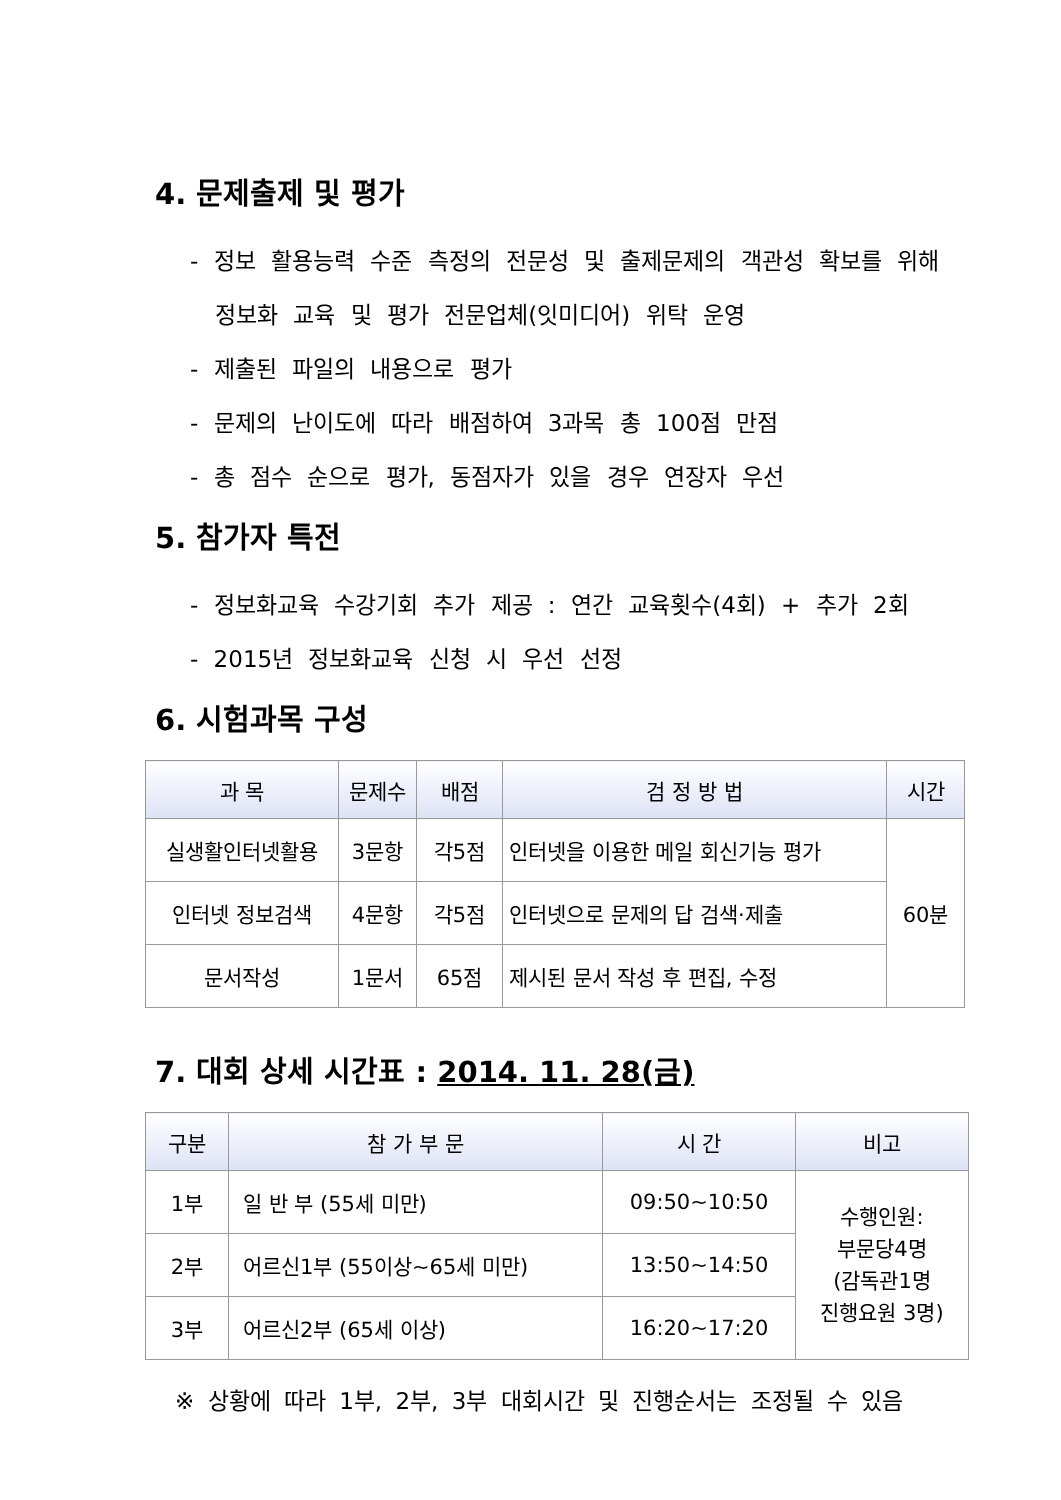4. 문제출제 및 평가
- 정보 활용능력 수준 측정의 전문성 및 출제문제의 객관성 확보를 위해 정보화 교육 및 평가 전문업체(잇미디어) 위탁 운영
- 제출된 파일의 내용으로 평가
- 문제의 난이도에 따라 배점하여 3과목 총 100점 만점
- 총 점수 순으로 평가, 동점자가 있을 경우 연장자 우선
5. 참가자 특전
- 정보화교육 수강기회 추가 제공 : 연간 교육횟수(4회) + 추가 2회
- 2015년 정보화교육 신청 시 우선 선정
6. 시험과목 구성
| 과 목 | 문제수 | 배점 | 검 정 방 법 | 시간 |
| --- | --- | --- | --- | --- |
| 실생활인터넷활용 | 3문항 | 각5점 | 인터넷을 이용한 메일 회신기능 평가 | 60분 |
| 인터넷 정보검색 | 4문항 | 각5점 | 인터넷으로 문제의 답 검색·제출 | |
| 문서작성 | 1문서 | 65점 | 제시된 문서 작성 후 편집, 수정 | |
7. 대회 상세 시간표 : 2014. 11. 28(금)
| 구분 | 참 가 부 문 | 시 간 | 비고 |
| --- | --- | --- | --- |
| 1부 | 일 반 부 (55세 미만) | 09:50~10:50 | 수행인원: 부문당4명 (감독관1명 진행요원 3명) |
| 2부 | 어르신1부 (55이상~65세 미만) | 13:50~14:50 | |
| 3부 | 어르신2부 (65세 이상) | 16:20~17:20 | |
※ 상황에 따라 1부, 2부, 3부 대회시간 및 진행순서는 조정될 수 있음